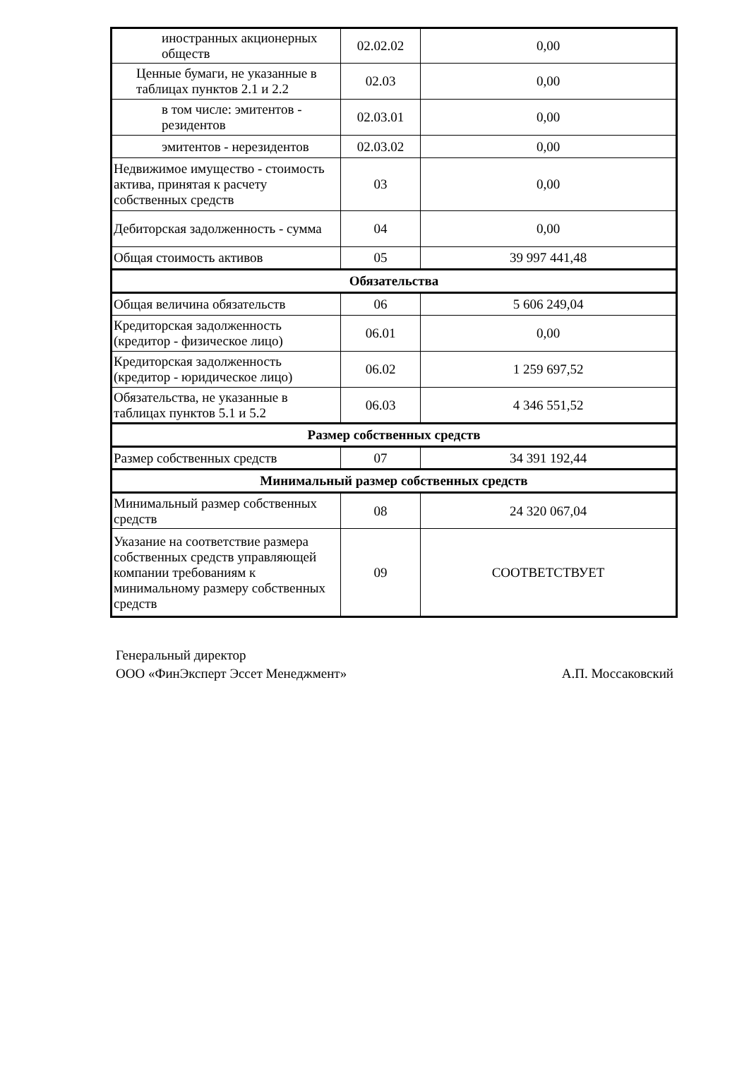| иностранных акционерных обществ | 02.02.02 | 0,00 |
| Ценные бумаги, не указанные в таблицах пунктов 2.1 и 2.2 | 02.03 | 0,00 |
| в том числе: эмитентов - резидентов | 02.03.01 | 0,00 |
| эмитентов - нерезидентов | 02.03.02 | 0,00 |
| Недвижимое имущество - стоимость актива, принятая к расчету собственных средств | 03 | 0,00 |
| Дебиторская задолженность - сумма | 04 | 0,00 |
| Общая стоимость активов | 05 | 39 997 441,48 |
| Обязательства | | |
| Общая величина обязательств | 06 | 5 606 249,04 |
| Кредиторская задолженность (кредитор - физическое лицо) | 06.01 | 0,00 |
| Кредиторская задолженность (кредитор - юридическое лицо) | 06.02 | 1 259 697,52 |
| Обязательства, не указанные в таблицах пунктов 5.1 и 5.2 | 06.03 | 4 346 551,52 |
| Размер собственных средств | | |
| Размер собственных средств | 07 | 34 391 192,44 |
| Минимальный размер собственных средств | | |
| Минимальный размер собственных средств | 08 | 24 320 067,04 |
| Указание на соответствие размера собственных средств управляющей компании требованиям к минимальному размеру собственных средств | 09 | СООТВЕТСТВУЕТ |
Генеральный директор
ООО «ФинЭксперт Эссет Менеджмент»
А.П. Моссаковский